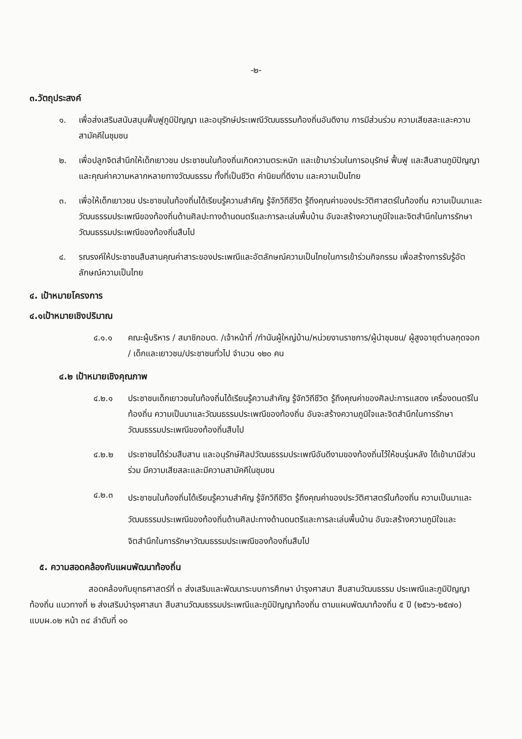-๒-
๓.วัตถุประสงค์
๑. เพื่อส่งเสริมสนับสนุนฟื้นฟูภูมิปัญญา และอนุรักษ์ประเพณีวัฒนธรรมท้องถิ่นอันดีงาม การมีส่วนร่วม ความเสียสละและความสามัคคีในชุมชน
๒. เพื่อปลูกจิตสำนึกให้เด็กเยาวชน ประชาชนในท้องถิ่นเกิดความตระหนัก และเข้ามาร่วมในการอนุรักษ์ ฟื้นฟู และสืบสานภูมิปัญญาและคุณค่าความหลากหลายทางวัฒนธรรม ทั้งที่เป็นชีวิต ค่านิยมที่ดีงาม และความเป็นไทย
๓. เพื่อให้เด็กเยาวชน ประชาชนในท้องถิ่นได้เรียนรู้ความสำคัญ รู้จักวิถีชีวิต รู้ถึงคุณค่าของประวัติศาสตร์ในท้องถิ่น ความเป็นมาและวัฒนธรรมประเพณีของท้องถิ่นด้านศิลปะทางด้านดนตรีและการละเล่นพื้นบ้าน อันจะสร้างความภูมิใจและจิตสำนึกในการรักษาวัฒนธรรมประเพณีของท้องถิ่นสืบไป
๔. รณรงค์ให้ประชาชนสืบสานคุณค่าสาระของประเพณีและอัตลักษณ์ความเป็นไทยในการเข้าร่วมกิจกรรม เพื่อสร้างการรับรู้อัตลักษณ์ความเป็นไทย
๔. เป้าหมายโครงการ
๔.๑เป้าหมายเชิงปริมาณ
๔.๑.๑ คณะผู้บริหาร / สมาชิกอบต. /เจ้าหน้าที่ /กำนันผู้ใหญ่บ้าน/หน่วยงานราชการ/ผู้นำชุมชน/ ผู้สูงอายุตำบลกุดจอก / เด็กและเยาวชน/ประชาชนทั่วไป จำนวน ๑๒๐ คน
๔.๒ เป้าหมายเชิงคุณภาพ
๔.๒.๑ ประชาชนเด็กเยาวชนในท้องถิ่นได้เรียนรู้ความสำคัญ รู้จักวิถีชีวิต รู้ถึงคุณค่าของศิลปะการแสดง เครื่องดนตรีในท้องถิ่น ความเป็นมาและวัฒนธรรมประเพณีของท้องถิ่น อันจะสร้างความภูมิใจและจิตสำนึกในการรักษาวัฒนธรรมประเพณีของท้องถิ่นสืบไป
๔.๒.๒ ประชาชนได้ร่วมสืบสาน และอนุรักษ์ศิลปวัฒนธรรมประเพณีอันดีงามของท้องถิ่นไว้ให้ชนรุ่นหลัง ได้เข้ามามีส่วนร่วม มีความเสียสละและมีความสามัคคีในชุมชน
๔.๒.๓ ประชาชนในท้องถิ่นได้เรียนรู้ความสำคัญ รู้จักวิถีชีวิต รู้ถึงคุณค่าของประวัติศาสตร์ในท้องถิ่น ความเป็นมาและวัฒนธรรมประเพณีของท้องถิ่นด้านศิลปะทางด้านดนตรีและการละเล่นพื้นบ้าน อันจะสร้างความภูมิใจและจิตสำนึกในการรักษาวัฒนธรรมประเพณีของท้องถิ่นสืบไป
๕. ความสอดคล้องกับแผนพัฒนาท้องถิ่น
สอดคล้องกับยุทธศาสตร์ที่ ๓ ส่งเสริมและพัฒนาระบบการศึกษา บำรุงศาสนา สืบสานวัฒนธรรม ประเพณีและภูมิปัญญาท้องถิ่น แนวทางที่ ๒ ส่งเสริมบำรุงศาสนา สืบสานวัฒนธรรมประเพณีและภูมิปัญญาท้องถิ่น ตามแผนพัฒนาท้องถิ่น ๕ ปี (๒๕๖๖-๒๕๗๐) แบบผ.๐๒ หน้า ๓๔ ลำดับที่ ๑๐